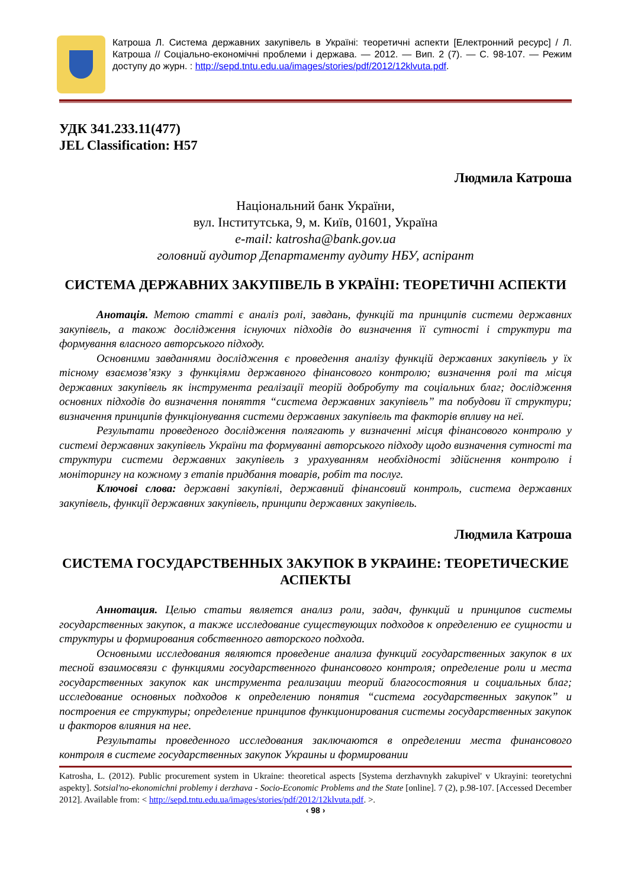Катроша Л. Система державних закупівель в Україні: теоретичні аспекти [Електронний ресурс] / Л. Катроша // Соціально-економічні проблеми і держава. — 2012. — Вип. 2 (7). — С. 98-107. — Режим доступу до журн. : http://sepd.tntu.edu.ua/images/stories/pdf/2012/12klvuta.pdf.
УДК 341.233.11(477)
JEL Classification: H57
Людмила Катроша
Національний банк України,
вул. Інститутська, 9, м. Київ, 01601, Україна
e-mail: katrosha@bank.gov.ua
головний аудитор Департаменту аудиту НБУ, аспірант
СИСТЕМА ДЕРЖАВНИХ ЗАКУПІВЕЛЬ В УКРАЇНІ: ТЕОРЕТИЧНІ АСПЕКТИ
Анотація. Метою статті є аналіз ролі, завдань, функцій та принципів системи державних закупівель, а також дослідження існуючих підходів до визначення її сутності і структури та формування власного авторського підходу.
Основними завданнями дослідження є проведення аналізу функцій державних закупівель у їх тісному взаємозв’язку з функціями державного фінансового контролю; визначення ролі та місця державних закупівель як інструмента реалізації теорій добробуту та соціальних благ; дослідження основних підходів до визначення поняття “система державних закупівель” та побудови її структури; визначення принципів функціонування системи державних закупівель та факторів впливу на неї.
Результати проведеного дослідження полягають у визначенні місця фінансового контролю у системі державних закупівель України та формуванні авторського підходу щодо визначення сутності та структури системи державних закупівель з урахуванням необхідності здійснення контролю і моніторингу на кожному з етапів придбання товарів, робіт та послуг.
Ключові слова: державні закупівлі, державний фінансовий контроль, система державних закупівель, функції державних закупівель, принципи державних закупівель.
Людмила Катроша
СИСТЕМА ГОСУДАРСТВЕННЫХ ЗАКУПОК В УКРАИНЕ: ТЕОРЕТИЧЕСКИЕ АСПЕКТЫ
Аннотация. Целью статьи является анализ роли, задач, функций и принципов системы государственных закупок, а также исследование существующих подходов к определению ее сущности и структуры и формирования собственного авторского подхода.
Основными исследования являются проведение анализа функций государственных закупок в их тесной взаимосвязи с функциями государственного финансового контроля; определение роли и места государственных закупок как инструмента реализации теорий благосостояния и социальных благ; исследование основных подходов к определению понятия “система государственных закупок” и построения ее структуры; определение принципов функционирования системы государственных закупок и факторов влияния на нее.
Результаты проведенного исследования заключаются в определении места финансового контроля в системе государственных закупок Украины и формировании
Katrosha, L. (2012). Public procurement system in Ukraine: theoretical aspects [Systema derzhavnykh zakupivel' v Ukrayini: teoretychni aspekty]. Sotsial'no-ekonomichni problemy i derzhava - Socio-Economic Problems and the State [online]. 7 (2), p.98-107. [Accessed December 2012]. Available from: < http://sepd.tntu.edu.ua/images/stories/pdf/2012/12klvuta.pdf. >.
‹ 98 ›